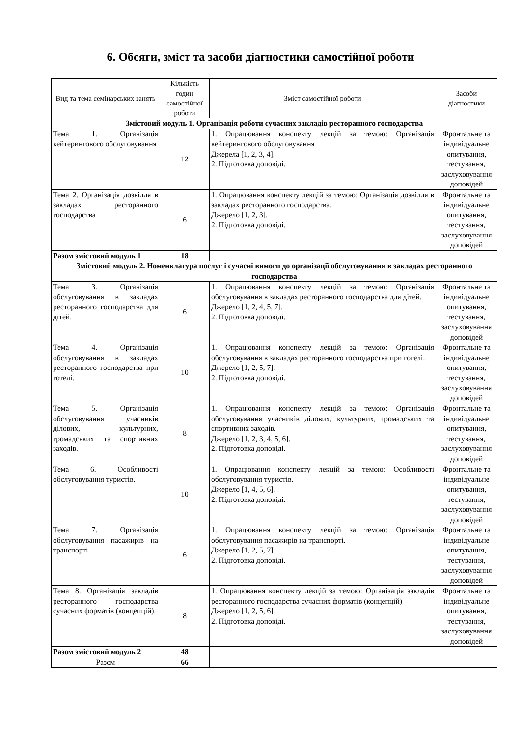6. Обсяги, зміст та засоби діагностики самостійної роботи
| Вид та тема семінарських занять | Кількість годин самостійної роботи | Зміст самостійної роботи | Засоби діагностики |
| --- | --- | --- | --- |
| Змістовий модуль 1. Організація роботи сучасних закладів ресторанного господарства | | | |
| Тема 1. Організація кейтерингового обслуговування | 12 | 1. Опрацювання конспекту лекцій за темою: Організація кейтерингового обслуговування Джерела [1, 2, 3, 4]. 2. Підготовка доповіді. | Фронтальне та індивідуальне опитування, тестування, заслуховування доповідей |
| Тема 2. Організація дозвілля в закладах ресторанного господарства | 6 | 1. Опрацювання конспекту лекцій за темою: Організація дозвілля в закладах ресторанного господарства. Джерело [1, 2, 3]. 2. Підготовка доповіді. | Фронтальне та індивідуальне опитування, тестування, заслуховування доповідей |
| Разом змістовий модуль 1 | 18 | | |
| Змістовий модуль 2. Номенклатура послуг і сучасні вимоги до організації обслуговування в закладах ресторанного господарства | | | |
| Тема 3. Організація обслуговування в закладах ресторанного господарства для дітей. | 6 | 1. Опрацювання конспекту лекцій за темою: Організація обслуговування в закладах ресторанного господарства для дітей. Джерело [1, 2, 4, 5, 7]. 2. Підготовка доповіді. | Фронтальне та індивідуальне опитування, тестування, заслуховування доповідей |
| Тема 4. Організація обслуговування в закладах ресторанного господарства при готелі. | 10 | 1. Опрацювання конспекту лекцій за темою: Організація обслуговування в закладах ресторанного господарства при готелі. Джерело [1, 2, 5, 7]. 2. Підготовка доповіді. | Фронтальне та індивідуальне опитування, тестування, заслуховування доповідей |
| Тема 5. Організація обслуговування учасників ділових, культурних, громадських та спортивних заходів. | 8 | 1. Опрацювання конспекту лекцій за темою: Організація обслуговування учасників ділових, культурних, громадських та спортивних заходів. Джерело [1, 2, 3, 4, 5, 6]. 2. Підготовка доповіді. | Фронтальне та індивідуальне опитування, тестування, заслуховування доповідей |
| Тема 6. Особливості обслуговування туристів. | 10 | 1. Опрацювання конспекту лекцій за темою: Особливості обслуговування туристів. Джерело [1, 4, 5, 6]. 2. Підготовка доповіді. | Фронтальне та індивідуальне опитування, тестування, заслуховування доповідей |
| Тема 7. Організація обслуговування пасажирів на транспорті. | 6 | 1. Опрацювання конспекту лекцій за темою: Організація обслуговування пасажирів на транспорті. Джерело [1, 2, 5, 7]. 2. Підготовка доповіді. | Фронтальне та індивідуальне опитування, тестування, заслуховування доповідей |
| Тема 8. Організація закладів ресторанного господарства сучасних форматів (концепцій). | 8 | 1. Опрацювання конспекту лекцій за темою: Організація закладів ресторанного господарства сучасних форматів (концепцій) Джерело [1, 2, 5, 6]. 2. Підготовка доповіді. | Фронтальне та індивідуальне опитування, тестування, заслуховування доповідей |
| Разом змістовий модуль 2 | 48 | | |
| Разом | 66 | | |